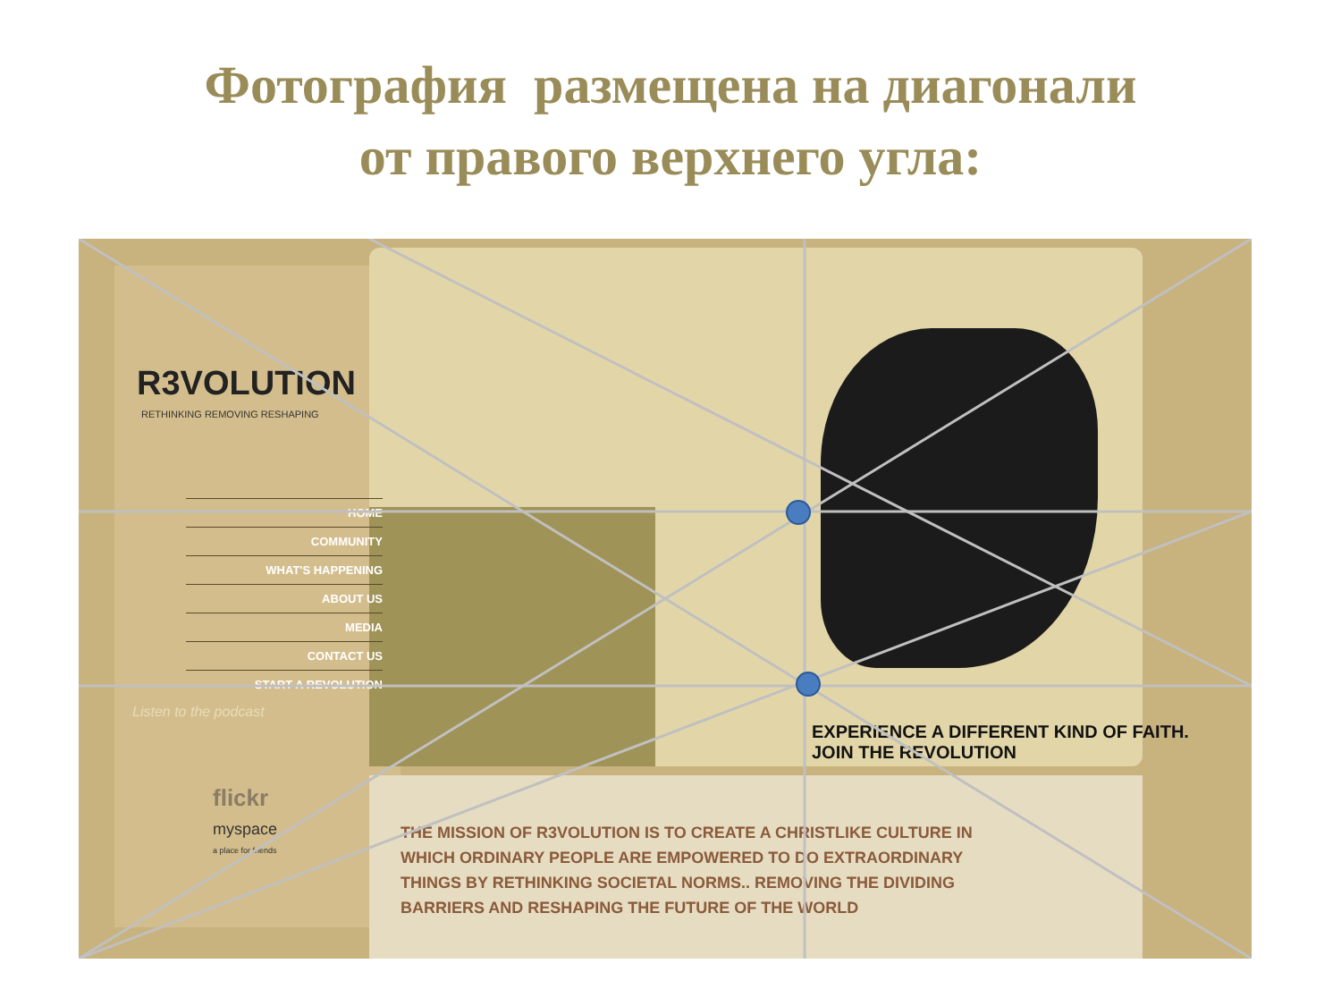Фотография размещена на диагонали
от правого верхнего угла:
R3VOLUTION
RETHINKING REMOVING RESHAPING
HOME
COMMUNITY
WHAT'S HAPPENING
ABOUT US
MEDIA
CONTACT US
START A REVOLUTION
Listen to the podcast
flickr
myspace
a place for friends
EXPERIENCE A DIFFERENT KIND OF FAITH.
JOIN THE REVOLUTION
THE MISSION OF R3VOLUTION IS TO CREATE A CHRISTLIKE CULTURE IN WHICH ORDINARY PEOPLE ARE EMPOWERED TO DO EXTRAORDINARY THINGS BY RETHINKING SOCIETAL NORMS.. REMOVING THE DIVIDING BARRIERS AND RESHAPING THE FUTURE OF THE WORLD